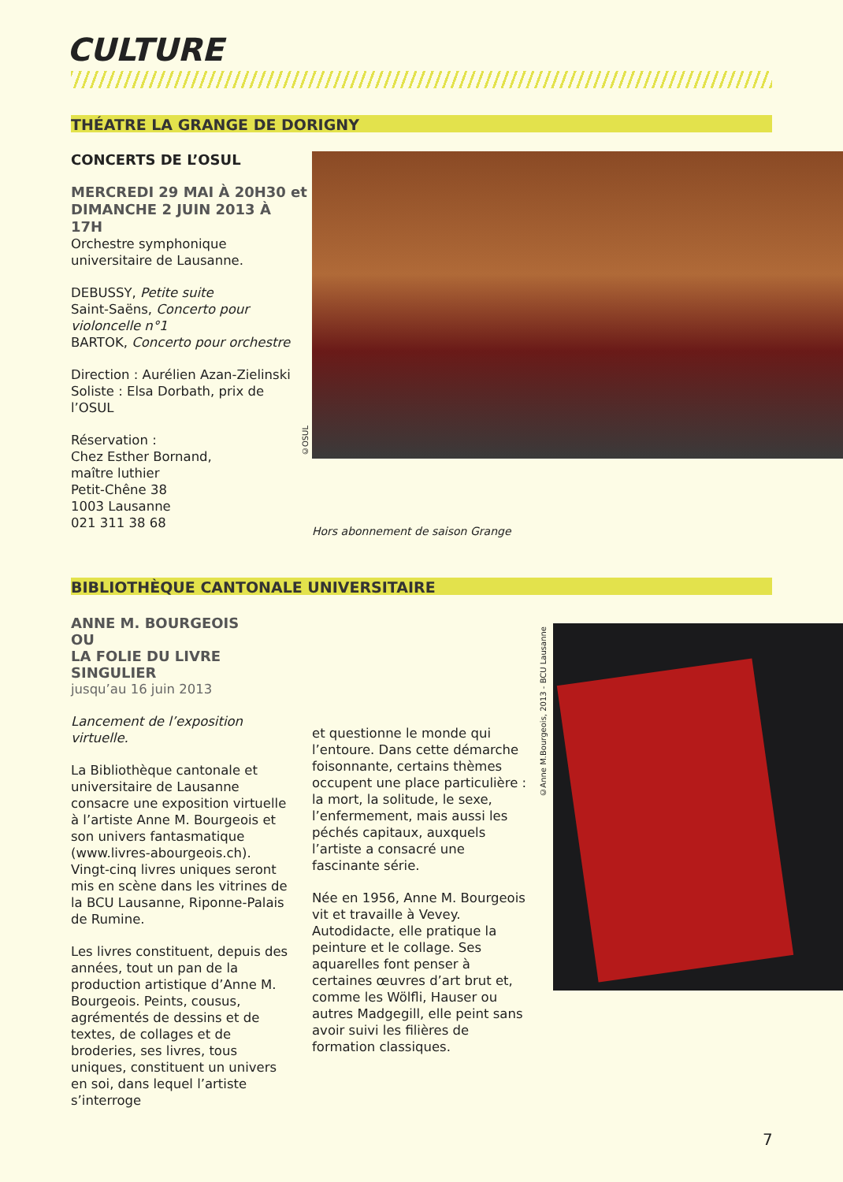CULTURE
THÉATRE LA GRANGE DE DORIGNY
CONCERTS DE L’OSUL
MERCREDI 29 MAI À 20H30 et DIMANCHE 2 JUIN 2013 À 17H
Orchestre symphonique universitaire de Lausanne.
DEBUSSY, Petite suite
Saint-Saëns, Concerto pour violoncelle n°1
BARTOK, Concerto pour orchestre
Direction : Aurélien Azan-Zielinski
Soliste : Elsa Dorbath, prix de l’OSUL
Réservation :
Chez Esther Bornand,
maître luthier
Petit-Chêne 38
1003 Lausanne
021 311 38 68
©OSUL
Hors abonnement de saison Grange
BIBLIOTHÈQUE CANTONALE UNIVERSITAIRE
ANNE M. BOURGEOIS
OU
LA FOLIE DU LIVRE SINGULIER
jusqu’au 16 juin 2013
Lancement de l’exposition virtuelle.
La Bibliothèque cantonale et universitaire de Lausanne consacre une exposition virtuelle à l’artiste Anne M. Bourgeois et son univers fantasmatique (www.livres-abourgeois.ch). Vingt-cinq livres uniques seront mis en scène dans les vitrines de la BCU Lausanne, Riponne-Palais de Rumine.
Les livres constituent, depuis des années, tout un pan de la production artistique d’Anne M. Bourgeois. Peints, cousus, agrémentés de dessins et de textes, de collages et de broderies, ses livres, tous uniques, constituent un univers en soi, dans lequel l’artiste s’interroge
et questionne le monde qui l’entoure. Dans cette démarche foisonnante, certains thèmes occupent une place particulière : la mort, la solitude, le sexe, l’enfermement, mais aussi les péchés capitaux, auxquels l’artiste a consacré une fascinante série.
Née en 1956, Anne M. Bourgeois vit et travaille à Vevey. Autodidacte, elle pratique la peinture et le collage. Ses aquarelles font penser à certaines œuvres d’art brut et, comme les Wölfli, Hauser ou autres Madgegill, elle peint sans avoir suivi les filières de formation classiques.
©Anne M.Bourgeois, 2013 - BCU Lausanne
7